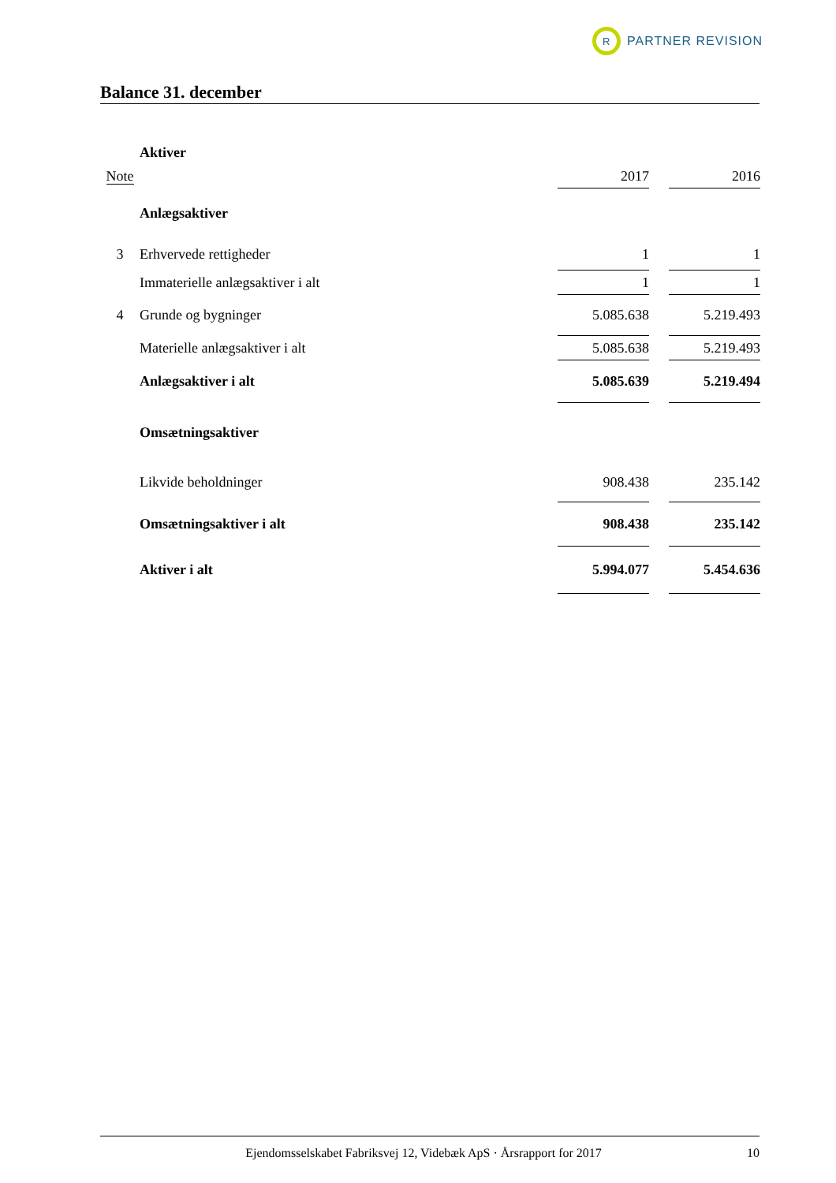R
PARTNER REVISION
Balance 31. december
| | Aktiver | | | |
| Note | | 2017 | | 2016 |
| | Anlægsaktiver | | | |
| 3 | Erhvervede rettigheder | 1 | | 1 |
| | Immaterielle anlægsaktiver i alt | 1 | | 1 |
| 4 | Grunde og bygninger | 5.085.638 | | 5.219.493 |
| | Materielle anlægsaktiver i alt | 5.085.638 | | 5.219.493 |
| | Anlægsaktiver i alt | 5.085.639 | | 5.219.494 |
| | Omsætningsaktiver | | | |
| | Likvide beholdninger | 908.438 | | 235.142 |
| | Omsætningsaktiver i alt | 908.438 | | 235.142 |
| | Aktiver i alt | 5.994.077 | | 5.454.636 |
Ejendomsselskabet Fabriksvej 12, Videbæk ApS · Årsrapport for 2017 10